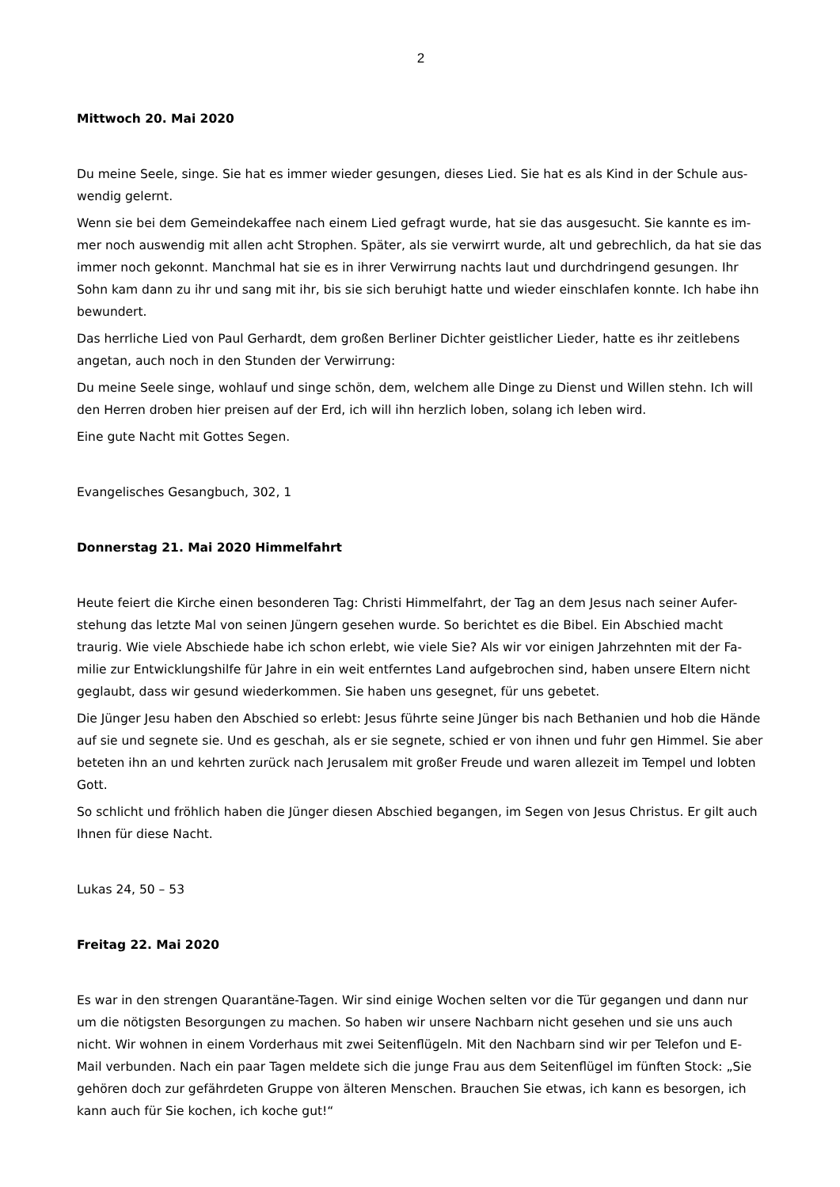2
Mittwoch 20. Mai 2020
Du meine Seele, singe. Sie hat es immer wieder gesungen, dieses Lied. Sie hat es als Kind in der Schule aus-wendig gelernt.
Wenn sie bei dem Gemeindekaffee nach einem Lied gefragt wurde, hat sie das ausgesucht. Sie kannte es im-mer noch auswendig mit allen acht Strophen. Später, als sie verwirrt wurde, alt und gebrechlich, da hat sie das immer noch gekonnt. Manchmal hat sie es in ihrer Verwirrung nachts laut und durchdringend gesungen. Ihr Sohn kam dann zu ihr und sang mit ihr, bis sie sich beruhigt hatte und wieder einschlafen konnte. Ich habe ihn bewundert.
Das herrliche Lied von Paul Gerhardt, dem großen Berliner Dichter geistlicher Lieder, hatte es ihr zeitlebens angetan, auch noch in den Stunden der Verwirrung:
Du meine Seele singe, wohlauf und singe schön, dem, welchem alle Dinge zu Dienst und Willen stehn. Ich will den Herren droben hier preisen auf der Erd, ich will ihn herzlich loben, solang ich leben wird.
Eine gute Nacht mit Gottes Segen.
Evangelisches Gesangbuch, 302, 1
Donnerstag 21. Mai 2020 Himmelfahrt
Heute feiert die Kirche einen besonderen Tag: Christi Himmelfahrt, der Tag an dem Jesus nach seiner Aufer-stehung das letzte Mal von seinen Jüngern gesehen wurde. So berichtet es die Bibel. Ein Abschied macht traurig. Wie viele Abschiede habe ich schon erlebt, wie viele Sie? Als wir vor einigen Jahrzehnten mit der Fa-milie zur Entwicklungshilfe für Jahre in ein weit entferntes Land aufgebrochen sind, haben unsere Eltern nicht geglaubt, dass wir gesund wiederkommen. Sie haben uns gesegnet, für uns gebetet.
Die Jünger Jesu haben den Abschied so erlebt: Jesus führte seine Jünger bis nach Bethanien und hob die Hände auf sie und segnete sie. Und es geschah, als er sie segnete, schied er von ihnen und fuhr gen Himmel. Sie aber beteten ihn an und kehrten zurück nach Jerusalem mit großer Freude und waren allezeit im Tempel und lobten Gott.
So schlicht und fröhlich haben die Jünger diesen Abschied begangen, im Segen von Jesus Christus. Er gilt auch Ihnen für diese Nacht.
Lukas 24, 50 – 53
Freitag 22. Mai 2020
Es war in den strengen Quarantäne-Tagen. Wir sind einige Wochen selten vor die Tür gegangen und dann nur um die nötigsten Besorgungen zu machen. So haben wir unsere Nachbarn nicht gesehen und sie uns auch nicht. Wir wohnen in einem Vorderhaus mit zwei Seitenflügeln. Mit den Nachbarn sind wir per Telefon und E-Mail verbunden. Nach ein paar Tagen meldete sich die junge Frau aus dem Seitenflügel im fünften Stock: „Sie gehören doch zur gefährdeten Gruppe von älteren Menschen. Brauchen Sie etwas, ich kann es besorgen, ich kann auch für Sie kochen, ich koche gut!“